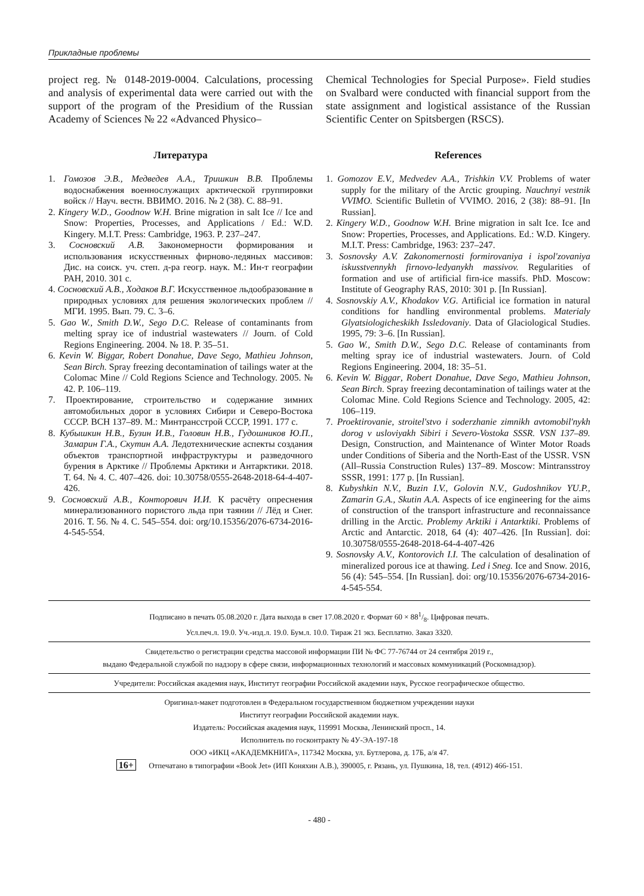Прикладные проблемы
project reg. № 0148-2019-0004. Calculations, processing and analysis of experimental data were carried out with the support of the program of the Presidium of the Russian Academy of Sciences № 22 «Advanced Physico–
Chemical Technologies for Special Purpose». Field studies on Svalbard were conducted with financial support from the state assignment and logistical assistance of the Russian Scientific Center on Spitsbergen (RSCS).
Литература
1. Гомозов Э.В., Медведев А.А., Тришкин В.В. Проблемы водоснабжения военнослужащих арктической группировки войск // Науч. вестн. ВВИМО. 2016. № 2 (38). С. 88–91.
2. Kingery W.D., Goodnow W.H. Brine migration in salt Ice // Ice and Snow: Properties, Processes, and Applications / Ed.: W.D. Kingery. M.I.T. Press: Cambridge, 1963. P. 237–247.
3. Сосновский А.В. Закономерности формирования и использования искусственных фирново-ледяных массивов: Дис. на соиск. уч. степ. д-ра геогр. наук. М.: Ин-т географии РАН, 2010. 301 с.
4. Сосновский А.В., Ходаков В.Г. Искусственное льдообразование в природных условиях для решения экологических проблем // МГИ. 1995. Вып. 79. С. 3–6.
5. Gao W., Smith D.W., Sego D.C. Release of contaminants from melting spray ice of industrial wastewaters // Journ. of Cold Regions Engineering. 2004. № 18. P. 35–51.
6. Kevin W. Biggar, Robert Donahue, Dave Sego, Mathieu Johnson, Sean Birch. Spray freezing decontamination of tailings water at the Colomac Mine // Cold Regions Science and Technology. 2005. № 42. P. 106–119.
7. Проектирование, строительство и содержание зимних автомобильных дорог в условиях Сибири и Северо-Востока СССР. ВСН 137–89. М.: Минтрансстрой СССР, 1991. 177 с.
8. Кубышкин Н.В., Бузин И.В., Головин Н.В., Гудошников Ю.П., Замарин Г.А., Скутин А.А. Ледотехнические аспекты создания объектов транспортной инфраструктуры и разведочного бурения в Арктике // Проблемы Арктики и Антарктики. 2018. Т. 64. № 4. С. 407–426. doi: 10.30758/0555-2648-2018-64-4-407-426.
9. Сосновский А.В., Конторович И.И. К расчёту опреснения минерализованного пористого льда при таянии // Лёд и Снег. 2016. Т. 56. № 4. С. 545–554. doi: org/10.15356/2076-6734-2016-4-545-554.
References
1. Gomozov E.V., Medvedev A.A., Trishkin V.V. Problems of water supply for the military of the Arctic grouping. Nauchnyi vestnik VVIMO. Scientific Bulletin of VVIMO. 2016, 2 (38): 88–91. [In Russian].
2. Kingery W.D., Goodnow W.H. Brine migration in salt Ice. Ice and Snow: Properties, Processes, and Applications. Ed.: W.D. Kingery. M.I.T. Press: Cambridge, 1963: 237–247.
3. Sosnovsky A.V. Zakonomernosti formirovaniya i ispol'zovaniya iskusstvennykh firnovo-ledyanykh massivov. Regularities of formation and use of artificial firn-ice massifs. PhD. Moscow: Institute of Geography RAS, 2010: 301 p. [In Russian].
4. Sosnovskiy A.V., Khodakov V.G. Artificial ice formation in natural conditions for handling environmental problems. Materialy Glyatsiologicheskikh Issledovaniy. Data of Glaciological Studies. 1995, 79: 3–6. [In Russian].
5. Gao W., Smith D.W., Sego D.C. Release of contaminants from melting spray ice of industrial wastewaters. Journ. of Cold Regions Engineering. 2004, 18: 35–51.
6. Kevin W. Biggar, Robert Donahue, Dave Sego, Mathieu Johnson, Sean Birch. Spray freezing decontamination of tailings water at the Colomac Mine. Cold Regions Science and Technology. 2005, 42: 106–119.
7. Proektirovanie, stroitel'stvo i soderzhanie zimnikh avtomobil'nykh dorog v usloviyakh Sibiri i Severo-Vostoka SSSR. VSN 137–89. Design, Construction, and Maintenance of Winter Motor Roads under Conditions of Siberia and the North-East of the USSR. VSN (All–Russia Construction Rules) 137–89. Moscow: Mintransstroy SSSR, 1991: 177 p. [In Russian].
8. Kubyshkin N.V., Buzin I.V., Golovin N.V., Gudoshnikov YU.P., Zamarin G.A., Skutin A.A. Aspects of ice engineering for the aims of construction of the transport infrastructure and reconnaissance drilling in the Arctic. Problemy Arktiki i Antarktiki. Problems of Arctic and Antarctic. 2018, 64 (4): 407–426. [In Russian]. doi: 10.30758/0555-2648-2018-64-4-407-426
9. Sosnovsky A.V., Kontorovich I.I. The calculation of desalination of mineralized porous ice at thawing. Led i Sneg. Ice and Snow. 2016, 56 (4): 545–554. [In Russian]. doi: org/10.15356/2076-6734-2016-4-545-554.
Подписано в печать 05.08.2020 г. Дата выхода в свет 17.08.2020 г. Формат 60 × 881/8. Цифровая печать.
Усл.печ.л. 19.0. Уч.-изд.л. 19.0. Бум.л. 10.0. Тираж 21 экз. Бесплатно. Заказ 3320.
Свидетельство о регистрации средства массовой информации ПИ № ФС 77-76744 от 24 сентября 2019 г.,
выдано Федеральной службой по надзору в сфере связи, информационных технологий и массовых коммуникаций (Роскомнадзор).
Учредители: Российская академия наук, Институт географии Российской академии наук, Русское географическое общество.
Оригинал-макет подготовлен в Федеральном государственном бюджетном учреждении науки
Институт географии Российской академии наук.
Издатель: Российская академия наук, 119991 Москва, Ленинский просп., 14.
Исполнитель по госконтракту № 4У-ЭА-197-18
ООО «ИКЦ «АКАДЕМКНИГА», 117342 Москва, ул. Бутлерова, д. 17Б, а/я 47.
16+ Отпечатано в типографии «Book Jet» (ИП Коняхин А.В.), 390005, г. Рязань, ул. Пушкина, 18, тел. (4912) 466-151.
- 480 -